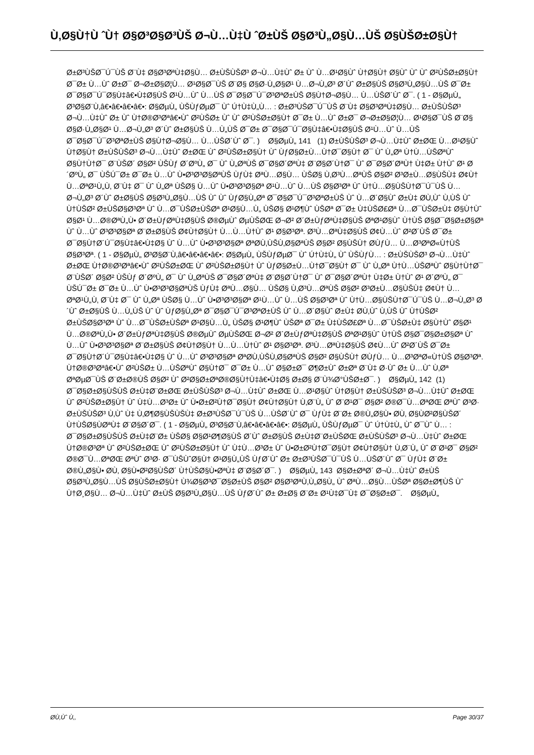Ù‚Ø§Ù†Ù ˆÙ† Ø§Ø³Ø§Ø³ÙŠ Ø¬Ù…Ù‡Ù ˆØ±ÙŠ Ø§Ø³Ù„Ø§Ù…ÙŠ Ø§ÙŠØ±Ø§Ù†
Ø±Ø³ÙŠØ¯Ú¯ÙŠ Ø¨Ù‡ Ø§Ø³ØªÙ‡Ø§Ù… Ø±ÙŠÙŠØ³ Ø¬Ù…Ù‡Ùˆ Ø± Ùˆ Ù…Ø¹Ø§Ùˆ Ù†Ø§Ù† Ø§Ùˆ Ùˆ Ùˆ Ø²ÙŠØ±Ø§Ù† Ø¯Ø± Ù…Ùˆ Ø±Ø¯ Ø¬Ø±Ø§Ø¦Ù… Ø¹Ø§Ø¯ÙŠ Ø¨Ø§ Ø§Ø·Ù„Ø§Ø¹ Ù…Ø¬Ù„Ø³ Ø´Ùˆ Ø±Ø§ÙŠ Ø§Ø³Ù„Ø§Ù…ÙŠ Ø¯Ø± Ø¯Ø§Ø¯Ú¯Ø§Ù‡â€•Ù‡Ø§ÙŠ Ø¹Ù…Ùˆ Ù…ÙŠ Ø¯Ø§Ø¯Ú¯Ø³ØªØ±ÙŠ Ø§Ù†Ø¬Ø§Ù… Ù…ÙŠØ´Ùˆ Ø¯. ( 1 - Ø§ØµÙ„ Ø³Ø§Ø¨Ù‚â€•â€•â€•â€•: Ø§ØµÙ„ ÙŠÙƒØµØ¯ Ùˆ Ú†Ù‡Ù„Ù… : Ø±Ø³ÙŠØ¯Ú¯ÙŠ Ø¨Ù‡ Ø§Ø³ØªÙ‡Ø§Ù… Ø±ÙŠÙŠØ³ Ø¬Ù…Ù‡Ùˆ Ø± Ùˆ Ù†Ø®Ø³Øªâ€•Ùˆ Ø²ÙŠØ± Ùˆ Ùˆ Ø²ÙŠØ±Ø§Ù† Ø¯Ø± Ù…Ùˆ Ø±Ø¯ Ø¬Ø±Ø§Ø¦Ù… Ø¹Ø§Ø¯ÙŠ Ø¨Ø§ Ø§Ø·Ù„Ø§Ø¹ Ù…Ø¬Ù„Ø³ Ø´Ùˆ Ø±Ø§ÙŠ Ù…Ù„ÙŠ Ø¯Ø± Ø¯Ø§Ø¯Ú¯Ø§Ù‡â€•Ù‡Ø§ÙŠ Ø¹Ù…Ùˆ Ù…ÙŠ Ø¯Ø§Ø¯Ú¯Ø³ØªØ±ÙŠ Ø§Ù†Ø¬Ø§Ù… Ù…ÙŠØ´Ùˆ Ø¯. ) Ø§ØµÙ„ 141 (1) Ø±ÙŠÙŠØ³ Ø¬Ù…Ù‡Ùˆ Ø±ØŒ Ù…Ø¹Ø§Ùˆ Ù†Ø§Ù† Ø±ÙŠÙŠØ³ Ø¬Ù…Ù‡Ùˆ Ø±ØŒ Ùˆ Ø²ÙŠØ±Ø§Ù† Ùˆ ÙƒØ§Ø±Ù…Ù†Ø¯Ø§Ù† Ø¯ Ùˆ Ù„Øª Ù†Ù…ÙŠØªÙˆ Ø§Ù†Ù†Ø¯ Ø¨ÙŠØ´ Ø§Ø² ÙŠÙƒ Ø´ØºÙ„ Ø¯ Ùˆ Ù„ØªÙŠ Ø¯Ø§Ø´ØªÙ‡ Ø¨Ø§Ø´Ù†Ø¯ Ùˆ Ø¯Ø§Ø´ØªÙ† Ù‡Ø± Ù†Ùˆ Ø¹ Ø´ØºÙ„ Ø¯ ÙŠÚ¯Ø± Ø¯Ø± Ù…Ùˆ Ù•Ø³Ø³Ø§ØªÙŠ ÙƒÙ‡ ØªÙ…Ø§Ù… ÙŠØ§ Ù‚Ø³Ù…ØªÙŠ Ø§Ø² Ø³Ø±Ù…Ø§ÙŠÙ‡ Ø¢Ù† Ù…ØªØ¹Ù„Ù‚ Ø¨Ù‡ Ø¯ Ùˆ Ù„Øª ÙŠØ§ Ù…Ùˆ Ù•Ø³Ø³Ø§Øª Ø¹Ù…Ùˆ Ù…ÙŠ Ø§Ø³Øª Ùˆ Ù†Ù…Ø§ÙŠÙ†Ø¯Ú¯ÙŠ Ù…Ø¬Ù„Ø³ Ø´Ùˆ Ø±Ø§ÙŠ Ø§Ø³Ù„Ø§Ù…ÙŠ Ùˆ Ùˆ ÙƒØ§Ù„Øª Ø¯Ø§Ø¯Ú¯Ø³ØªØ±ÙŠ Ùˆ Ù…Ø´Ø§Ùˆ Ø±Ù‡ Ø­Ù‚Ùˆ Ù‚ÙŠ Ùˆ Ù†ÙŠØ² Ø±ÙŠØ§Ø³Øª Ùˆ Ù…Ø¯ÙŠØ±ÙŠØª Ø¹Ø§Ù…Ù„ ÙŠØ§ Ø¹Ø¶Ùˆ ÙŠØª Ø¯Ø± Ù‡ÙŠØ£Øª Ù…Ø¯ÙŠØ±Ù‡ Ø§Ù†Ùˆ Ø§Ø¹ Ù…Ø®ØªÙ„Ù• Ø´Ø±ÙƒØªÙ‡Ø§ÙŠ Ø®ØµÙˆ ØµÙŠØŒ Ø¬Ø² Ø´Ø±ÙƒØªÙ‡Ø§ÙŠ ØªØ¹Ø§Ùˆ Ù†ÙŠ Ø§Ø¯Ø§Ø±Ø§Øª Ùˆ Ù…Ùˆ Ø³Ø³Ø§Øª Ø¨Ø±Ø§ÙŠ Ø¢Ù†Ø§Ù† Ù…Ù…Ù†Ùˆ Ø¹ Ø§Ø³Øª. Ø³Ù…ØªÙ‡Ø§ÙŠ Ø¢Ù…Ùˆ Ø²Ø´ÙŠ Ø¯Ø± Ø¯Ø§Ù†Ø´Ú¯Ø§Ù‡â€•Ù‡Ø§ Ùˆ Ù…Ùˆ Ù•Ø³Ø³Ø§Øª ØªØ­Ù‚ÙŠÙ‚Ø§ØªÙŠ Ø§Ø² Ø§ÙŠÙ† Ø­ÙƒÙ… Ù…Ø³ØªØ«Ù†ÙŠ Ø§Ø³Øª. ( 1 - Ø§ØµÙ„ Ø³Ø§Ø¨Ù‚â€•â€•â€•â€•: Ø§ØµÙ„ ÙŠÙƒØµØ¯ Ùˆ Ú†Ù‡Ù„ Ùˆ ÙŠÙƒÙ… : Ø±ÙŠÙŠØ³ Ø¬Ù…Ù‡Ùˆ Ø±ØŒ Ù†Ø®Ø³Øªâ€•Ùˆ Ø²ÙŠØ±ØŒ Ùˆ Ø²ÙŠØ±Ø§Ù† Ùˆ ÙƒØ§Ø±Ù…Ù†Ø¯Ø§Ù† Ø¯ Ùˆ Ù„Øª Ù†Ù…ÙŠØªÙˆ Ø§Ù†Ù†Ø¯ Ø¨ÙŠØ´ Ø§Ø² ÙŠÙƒ Ø´ØºÙ„ Ø¯ Ùˆ Ù„ØªÙŠ Ø¯Ø§Ø´ØªÙ‡ Ø¨Ø§Ø´Ù†Ø¯ Ùˆ Ø¯Ø§Ø´ØªÙ† Ù‡Ø± Ù†Ùˆ Ø¹ Ø´ØºÙ„ Ø¯ ÙŠÚ¯Ø± Ø¯Ø± Ù…Ùˆ Ù•Ø³Ø³Ø§ØªÙŠ ÙƒÙ‡ ØªÙ…Ø§Ù… ÙŠØ§ Ù‚Ø³Ù…ØªÙŠ Ø§Ø² Ø³Ø±Ù…Ø§ÙŠÙ‡ Ø¢Ù† Ù…ØªØ¹Ù„Ù‚ Ø¨Ù‡ Ø¯ Ùˆ Ù„Øª ÙŠØ§ Ù…Ùˆ Ù•Ø³Ø³Ø§Øª Ø¹Ù…Ùˆ Ù…ÙŠ Ø§Ø³Øª Ùˆ Ù†Ù…Ø§ÙŠÙ†Ø¯Ú¯ÙŠ Ù…Ø¬Ù„Ø³ Ø´Ùˆ Ø±Ø§ÙŠ Ù…Ù„ÙŠ Ùˆ Ùˆ ÙƒØ§Ù„Øª Ø¯Ø§Ø¯Ú¯Ø³ØªØ±ÙŠ Ùˆ Ù…Ø´Ø§Ùˆ Ø±Ù‡ Ø­Ù‚Ùˆ Ù‚ÙŠ Ùˆ Ù†ÙŠØ² Ø±ÙŠØ§Ø³Øª Ùˆ Ù…Ø¯ÙŠØ±ÙŠØª Ø¹Ø§Ù…Ù„ ÙŠØ§ Ø¹Ø¶Ùˆ ÙŠØª Ø¯Ø± Ù‡ÙŠØ£Øª Ù…Ø¯ÙŠØ±Ù‡ Ø§Ù†Ùˆ Ø§Ø¹ Ù…Ø®ØªÙ„Ù• Ø´Ø±ÙƒØªÙ‡Ø§ÙŠ Ø®ØµÙˆ ØµÙŠØŒ Ø¬Ø² Ø´Ø±ÙƒØªÙ‡Ø§ÙŠ ØªØ¹Ø§Ùˆ Ù†ÙŠ Ø§Ø¯Ø§Ø±Ø§Øª Ùˆ Ù…Ùˆ Ù•Ø³Ø³Ø§Øª Ø¨Ø±Ø§ÙŠ Ø¢Ù†Ø§Ù† Ù…Ù…Ù†Ùˆ Ø¹ Ø§Ø³Øª. Ø³Ù…ØªÙ‡Ø§ÙŠ Ø¢Ù…Ùˆ Ø²Ø´ÙŠ Ø¯Ø± Ø¯Ø§Ù†Ø´Ú¯Ø§Ù‡â€•Ù‡Ø§ Ùˆ Ù…Ùˆ Ø³Ø³Ø§Øª ØªØ­Ù‚ÙŠÙ‚Ø§ØªÙŠ Ø§Ø² Ø§ÙŠÙ† Ø­ÙƒÙ… Ù…Ø³ØªØ«Ù†ÙŠ Ø§Ø³Øª. Ù†Ø®Ø³Øªâ€•Ùˆ Ø²ÙŠØ± Ù…ÙŠØªÙˆ Ø§Ù†Ø¯ Ø¯Ø± Ù…Ùˆ Ø§Ø±Ø¯ Ø¶Ø±Ùˆ Ø±Øª Ø¨Ù‡ Ø·Ùˆ Ø± Ù…Ùˆ Ù‚Øª ØªØµØ¯ÙŠ Ø¨Ø±Ø®ÙŠ Ø§Ø² Ùˆ Ø²Ø§Ø±ØªØ®Ø§Ù†Ù‡â€•Ù‡Ø§ Ø±Ø§ Ø¨Ù¾Ø°ÙŠØ±Ø¯. ) Ø§ØµÙ„ 142 (1) Ø¯Ø§Ø±Ø§ÙŠÙŠ Ø±Ù‡Ø¨Ø±ØŒ Ø±ÙŠÙŠØ³ Ø¬Ù…Ù‡Ùˆ Ø±ØŒ Ù…Ø¹Ø§Ùˆ Ù†Ø§Ù† Ø±ÙŠÙŠØ³ Ø¬Ù…Ù‡Ùˆ Ø±ØŒ Ùˆ Ø²ÙŠØ±Ø§Ù† Ùˆ Ù‡Ù…Ø³Ø± Ùˆ Ù•Ø±Ø²Ù†Ø¯Ø§Ù† Ø¢Ù†Ø§Ù† Ù‚Ø¨Ù„ Ùˆ Ø¨Ø¹Ø¯ Ø§Ø² Ø®Ø¯Ù…ØªØŒ ØªÙˆ Ø³Ø· Ø±ÙŠÙŠØ³ Ù‚Ùˆ Ù‡ Ù‚Ø¶Ø§ÙŠÙŠÙ‡ Ø±Ø³ÙŠØ¯Ú¯ÙŠ Ù…ÙŠØ´Ùˆ Ø¯ ÙƒÙ‡ Ø¨Ø± Ø®Ù„Ø§Ù• Ø­Ù‚ Ø§ÙØ²Ø§ÙŠØ´ Ù†ÙŠØ§ÙØªÙ‡ Ø¨Ø§Ø´Ø¯. ( 1 - Ø§ØµÙ„ Ø³Ø§Ø¨Ù‚â€•â€•â€•â€•: Ø§ØµÙ„ ÙŠÙƒØµØ¯ Ùˆ Ú†Ù‡Ù„ Ùˆ Ø¯Ùˆ Ù… : Ø¯Ø§Ø±Ø§ÙŠÙŠ Ø±Ù‡Ø¨Ø± ÙŠØ§ Ø§Ø¹Ø¶Ø§ÙŠ Ø´Ùˆ Ø±Ø§ÙŠ Ø±Ù‡Ø¨Ø±ÙŠØŒ Ø±ÙŠÙŠØ³ Ø¬Ù…Ù‡Ùˆ Ø±ØŒ Ù†Ø®Ø³Øª Ùˆ Ø²ÙŠØ±ØŒ Ùˆ Ø²ÙŠØ±Ø§Ù† Ùˆ Ù‡Ù…Ø³Ø± Ùˆ Ù•Ø±Ø²Ù†Ø¯Ø§Ù† Ø¢Ù†Ø§Ù† Ù‚Ø¨Ù„ Ùˆ Ø¨Ø¹Ø¯ Ø§Ø² Ø®Ø¯Ù…ØªØŒ ØªÙˆ Ø³Ø· Ø¯ÙŠÙˆØ§Ù† Ø¹Ø§Ù„ÙŠ ÙƒØ´Ùˆ Ø± Ø±Ø³ÙŠØ¯Ú¯ÙŠ Ù…ÙŠØ´Ùˆ Ø¯ ÙƒÙ‡ Ø¨Ø± Ø®Ù„Ø§Ù• Ø­Ù‚ Ø§Ù•Ø²Ø§ÙŠØ´ Ù†ÙŠØ§Ù•ØªÙ‡ Ø¨Ø§Ø´Ø¯. ) Ø§ØµÙ„ 143 Ø§Ø±ØªØ´ Ø¬Ù…Ù‡Ùˆ Ø±ÙŠ Ø§Ø³Ù„Ø§Ù…ÙŠ Ø§ÙŠØ±Ø§Ù† Ù¾Ø§Ø³Ø¯Ø§Ø±ÙŠ Ø§Ø² Ø§Ø³ØªÙ‚Ù„Ø§Ù„ Ùˆ ØªÙ…Ø§Ù…ÙŠØª Ø§Ø±Ø¶ÙŠ Ùˆ Ù†Ø¸Ø§Ù… Ø¬Ù…Ù‡Ùˆ Ø±ÙŠ Ø§Ø³Ù„Ø§Ù…ÙŠ ÙƒØ´Ùˆ Ø± Ø±Ø§ Ø¨Ø± Ø¹Ù‡Ø¯Ù‡ Ø¯Ø§Ø±Ø¯. Ø§ØµÙ„
Ø­Ù‚Ùˆ Ù‚, Page 30/37